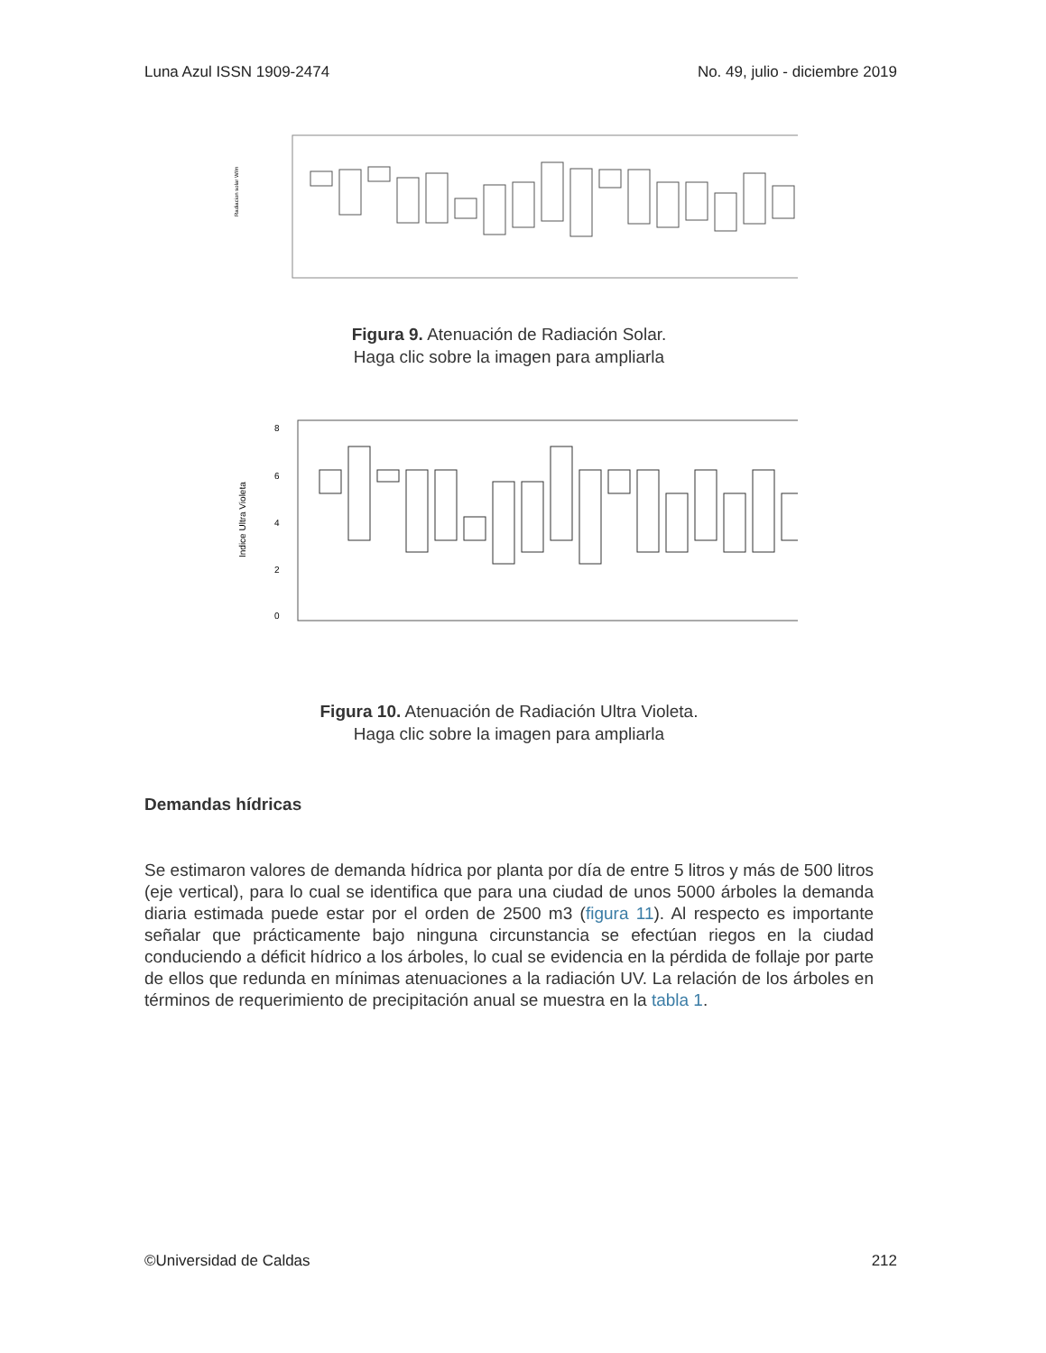Luna Azul ISSN 1909-2474 No. 49, julio - diciembre 2019
Radiacion solar W/m
Figura 9. Atenuación de Radiación Solar.
Haga clic sobre la imagen para ampliarla
Indice Ultra Violeta
8
6
4
2
0
Figura 10. Atenuación de Radiación Ultra Violeta.
Haga clic sobre la imagen para ampliarla
Demandas hídricas
Se estimaron valores de demanda hídrica por planta por día de entre 5 litros y más de 500 litros (eje vertical), para lo cual se identifica que para una ciudad de unos 5000 árboles la demanda diaria estimada puede estar por el orden de 2500 m3 (figura 11). Al respecto es importante señalar que prácticamente bajo ninguna circunstancia se efectúan riegos en la ciudad conduciendo a déficit hídrico a los árboles, lo cual se evidencia en la pérdida de follaje por parte de ellos que redunda en mínimas atenuaciones a la radiación UV. La relación de los árboles en términos de requerimiento de precipitación anual se muestra en la tabla 1.
©Universidad de Caldas 212